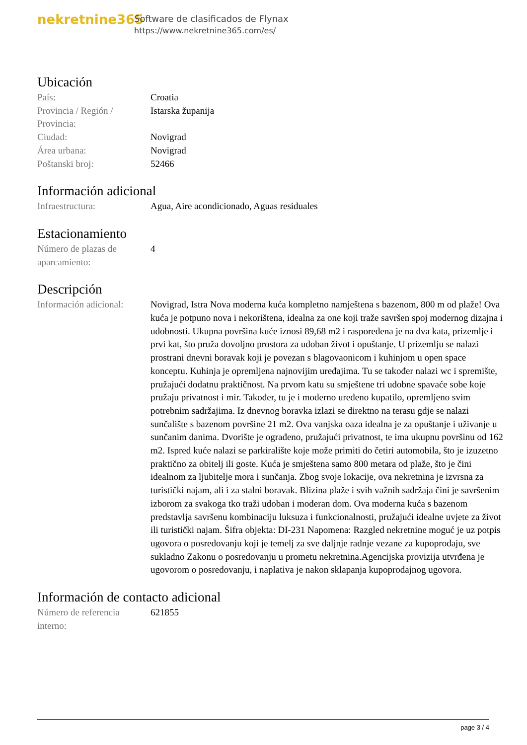nekretnine365
Software de clasificados de Flynax
https://www.nekretnine365.com/es/
Ubicación
| País: | Croatia |
| Provincia / Región / Provincia: | Istarska županija |
| Ciudad: | Novigrad |
| Área urbana: | Novigrad |
| Poštanski broj: | 52466 |
Información adicional
| Infraestructura: | Agua, Aire acondicionado, Aguas residuales |
Estacionamiento
| Número de plazas de aparcamiento: | 4 |
Descripción
| Información adicional: | Novigrad, Istra Nova moderna kuća kompletno namještena s bazenom, 800 m od plaže! Ova kuća je potpuno nova i nekorištena, idealna za one koji traže savršen spoj modernog dizajna i udobnosti. Ukupna površina kuće iznosi 89,68 m2 i raspoređena je na dva kata, prizemlje i prvi kat, što pruža dovoljno prostora za udoban život i opuštanje. U prizemlju se nalazi prostrani dnevni boravak koji je povezan s blagovaonicom i kuhinjom u open space konceptu. Kuhinja je opremljena najnovijim uređajima. Tu se također nalazi wc i spremište, pružajući dodatnu praktičnost. Na prvom katu su smještene tri udobne spavaće sobe koje pružaju privatnost i mir. Također, tu je i moderno uređeno kupatilo, opremljeno svim potrebnim sadržajima. Iz dnevnog boravka izlazi se direktno na terasu gdje se nalazi sunčalište s bazenom površine 21 m2. Ova vanjska oaza idealna je za opuštanje i uživanje u sunčanim danima. Dvorište je ograđeno, pružajući privatnost, te ima ukupnu površinu od 162 m2. Ispred kuće nalazi se parkiralište koje može primiti do četiri automobila, što je izuzetno praktično za obitelj ili goste. Kuća je smještena samo 800 metara od plaže, što je čini idealnom za ljubitelje mora i sunčanja. Zbog svoje lokacije, ova nekretnina je izvrsna za turistički najam, ali i za stalni boravak. Blizina plaže i svih važnih sadržaja čini je savršenim izborom za svakoga tko traži udoban i moderan dom. Ova moderna kuća s bazenom predstavlja savršenu kombinaciju luksuza i funkcionalnosti, pružajući idealne uvjete za život ili turistički najam. Šifra objekta: DI-231 Napomena: Razgled nekretnine moguć je uz potpis ugovora o posredovanju koji je temelj za sve daljnje radnje vezane za kupoprodaju, sve sukladno Zakonu o posredovanju u prometu nekretnina.Agencijska provizija utvrđena je ugovorom o posredovanju, i naplativa je nakon sklapanja kupoprodajnog ugovora. |
Información de contacto adicional
| Número de referencia interno: | 621855 |
page 3 / 4